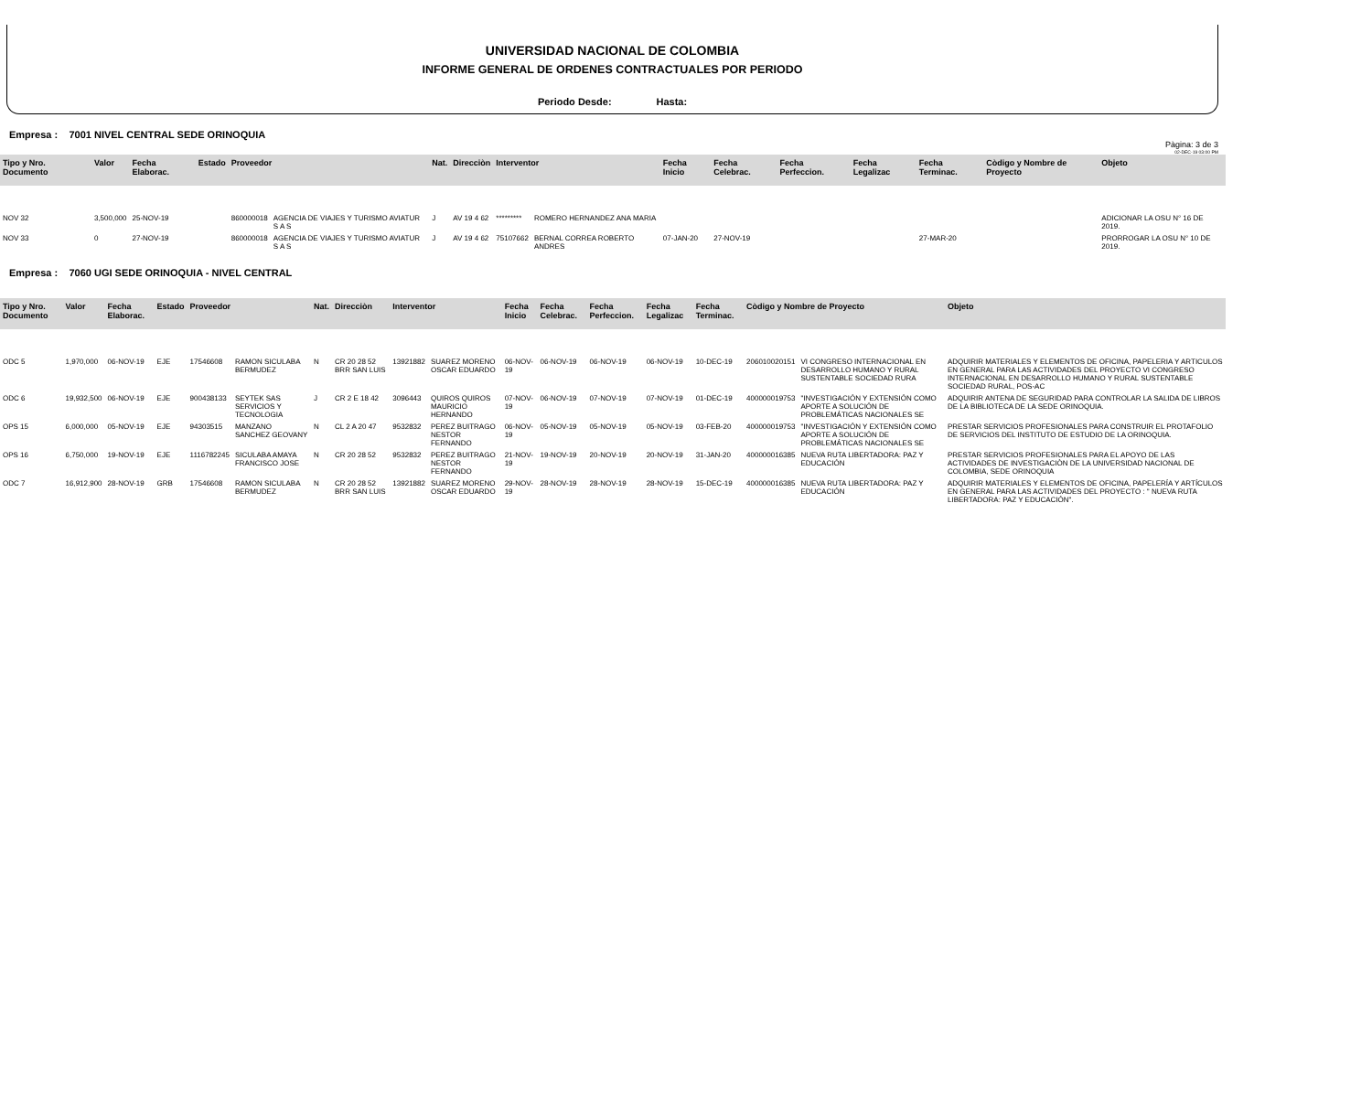UNIVERSIDAD NACIONAL DE COLOMBIA
INFORME GENERAL DE ORDENES CONTRACTUALES POR PERIODO
Periodo Desde: Hasta:
Empresa : 7001 NIVEL CENTRAL SEDE ORINOQUIA
Pàgina: 3 de 3
02-DEC-19 03:00 PM
| Tipo y Nro. Documento | Valor | Fecha Elaborac. | Estado | Proveedor | | Nat. | Direcciòn | Interventor | | Fecha Inicio | Fecha Celebrac. | Fecha Perfeccion. | Fecha Legalizac | Fecha Terminac. | Còdigo y Nombre de Proyecto | | Objeto |
| --- | --- | --- | --- | --- | --- | --- | --- | --- | --- | --- | --- | --- | --- | --- | --- | --- | --- |
| NOV 32 | 3,500,000 | 25-NOV-19 | | 860000018 | AGENCIA DE VIAJES Y TURISMO AVIATUR S A S | J | AV 19 4 62 | ********* | ROMERO HERNANDEZ ANA MARIA | | | | | | | | ADICIONAR LA OSU N° 16 DE 2019. |
| NOV 33 | 0 | 27-NOV-19 | | 860000018 | AGENCIA DE VIAJES Y TURISMO AVIATUR S A S | J | AV 19 4 62 | 75107662 | BERNAL CORREA ROBERTO ANDRES | 07-JAN-20 | 27-NOV-19 | | | 27-MAR-20 | | | PRORROGAR LA OSU N° 10 DE 2019. |
Empresa : 7060 UGI SEDE ORINOQUIA - NIVEL CENTRAL
| Tipo y Nro. Documento | Valor | Fecha Elaborac. | Estado | Proveedor | | Nat. | Direcciòn | Interventor | | Fecha Inicio | Fecha Celebrac. | Fecha Perfeccion. | Fecha Legalizac | Fecha Terminac. | Còdigo y Nombre de Proyecto | | Objeto |
| --- | --- | --- | --- | --- | --- | --- | --- | --- | --- | --- | --- | --- | --- | --- | --- | --- | --- |
| ODC 5 | 1,970,000 | 06-NOV-19 | EJE | 17546608 | RAMON SICULABA BERMUDEZ | N | CR 20 28 52 BRR SAN LUIS | 13921882 | SUAREZ MORENO OSCAR EDUARDO | 06-NOV-19 | 06-NOV-19 | 06-NOV-19 | 06-NOV-19 | 10-DEC-19 | 206010020151 | VI CONGRESO INTERNACIONAL EN DESARROLLO HUMANO Y RURAL SUSTENTABLE SOCIEDAD RURA | ADQUIRIR MATERIALES Y ELEMENTOS DE OFICINA, PAPELERIA Y ARTICULOS EN GENERAL PARA LAS ACTIVIDADES DEL PROYECTO VI CONGRESO INTERNACIONAL EN DESARROLLO HUMANO Y RURAL SUSTENTABLE SOCIEDAD RURAL, POS-AC |
| ODC 6 | 19,932,500 | 06-NOV-19 | EJE | 900438133 | SEYTEK SAS SERVICIOS Y TECNOLOGIA | J | CR 2 E 18 42 | 3096443 | QUIROS QUIROS MAURICIO HERNANDO | 07-NOV-19 | 06-NOV-19 | 07-NOV-19 | 07-NOV-19 | 01-DEC-19 | 400000019753 | "INVESTIGACIÓN Y EXTENSIÓN COMO APORTE A SOLUCIÓN DE PROBLEMÁTICAS NACIONALES SE | ADQUIRIR ANTENA DE SEGURIDAD PARA CONTROLAR LA SALIDA DE LIBROS DE LA BIBLIOTECA DE LA SEDE ORINOQUIA. |
| OPS 15 | 6,000,000 | 05-NOV-19 | EJE | 94303515 | MANZANO SANCHEZ GEOVANY | N | CL 2 A 20 47 | 9532832 | PEREZ BUITRAGO NESTOR FERNANDO | 06-NOV-19 | 05-NOV-19 | 05-NOV-19 | 05-NOV-19 | 03-FEB-20 | 400000019753 | "INVESTIGACIÓN Y EXTENSIÓN COMO APORTE A SOLUCIÓN DE PROBLEMÁTICAS NACIONALES SE | PRESTAR SERVICIOS PROFESIONALES PARA CONSTRUIR EL PROTAFOLIO DE SERVICIOS DEL INSTITUTO DE ESTUDIO DE LA ORINOQUIA. |
| OPS 16 | 6,750,000 | 19-NOV-19 | EJE | 1116782245 | SICULABA AMAYA FRANCISCO JOSE | N | CR 20 28 52 | 9532832 | PEREZ BUITRAGO NESTOR FERNANDO | 21-NOV-19 | 19-NOV-19 | 20-NOV-19 | 20-NOV-19 | 31-JAN-20 | 400000016385 | NUEVA RUTA LIBERTADORA: PAZ Y EDUCACIÓN | PRESTAR SERVICIOS PROFESIONALES PARA EL APOYO DE LAS ACTIVIDADES DE INVESTIGACIÒN DE LA UNIVERSIDAD NACIONAL DE COLOMBIA, SEDE ORINOQUIA |
| ODC 7 | 16,912,900 | 28-NOV-19 | GRB | 17546608 | RAMON SICULABA BERMUDEZ | N | CR 20 28 52 BRR SAN LUIS | 13921882 | SUAREZ MORENO OSCAR EDUARDO | 29-NOV-19 | 28-NOV-19 | 28-NOV-19 | 28-NOV-19 | 15-DEC-19 | 400000016385 | NUEVA RUTA LIBERTADORA: PAZ Y EDUCACIÓN | ADQUIRIR MATERIALES Y ELEMENTOS DE OFICINA, PAPELERÍA Y ARTÍCULOS EN GENERAL PARA LAS ACTIVIDADES DEL PROYECTO : " NUEVA RUTA LIBERTADORA: PAZ Y EDUCACIÓN". |